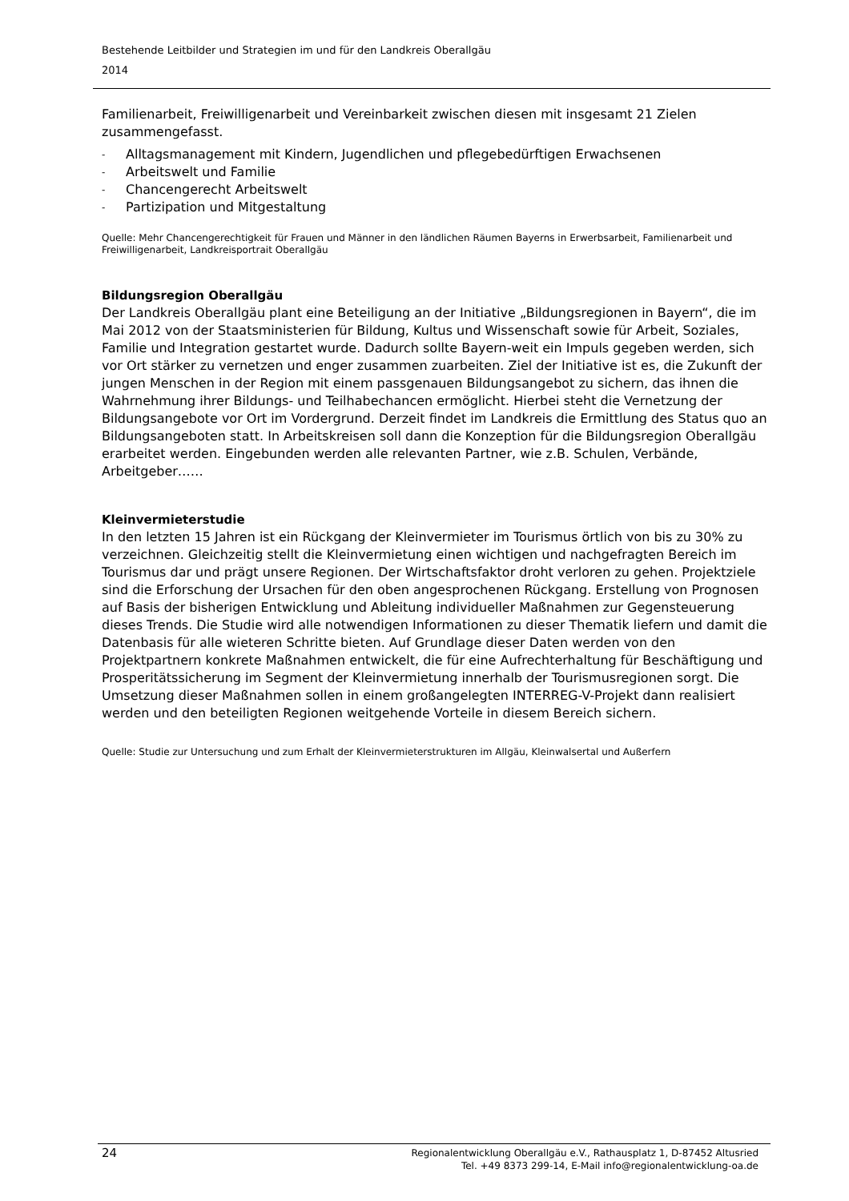Bestehende Leitbilder und Strategien im und für den Landkreis Oberallgäu
2014
Familienarbeit, Freiwilligenarbeit und Vereinbarkeit zwischen diesen mit insgesamt 21 Zielen zusammengefasst.
- Alltagsmanagement mit Kindern, Jugendlichen und pflegebedürftigen Erwachsenen
- Arbeitswelt und Familie
- Chancengerecht Arbeitswelt
- Partizipation und Mitgestaltung
Quelle: Mehr Chancengerechtigkeit für Frauen und Männer in den ländlichen Räumen Bayerns in Erwerbsarbeit, Familienarbeit und Freiwilligenarbeit, Landkreisportrait Oberallgäu
Bildungsregion Oberallgäu
Der Landkreis Oberallgäu plant eine Beteiligung an der Initiative „Bildungsregionen in Bayern“, die im Mai 2012 von der Staatsministerien für Bildung, Kultus und Wissenschaft sowie für Arbeit, Soziales, Familie und Integration gestartet wurde. Dadurch sollte Bayern-weit ein Impuls gegeben werden, sich vor Ort stärker zu vernetzen und enger zusammen zuarbeiten. Ziel der Initiative ist es, die Zukunft der jungen Menschen in der Region mit einem passgenauen Bildungsangebot zu sichern, das ihnen die Wahrnehmung ihrer Bildungs- und Teilhabechancen ermöglicht. Hierbei steht die Vernetzung der Bildungsangebote vor Ort im Vordergrund. Derzeit findet im Landkreis die Ermittlung des Status quo an Bildungsangeboten statt. In Arbeitskreisen soll dann die Konzeption für die Bildungsregion Oberallgäu erarbeitet werden. Eingebunden werden alle relevanten Partner, wie z.B. Schulen, Verbände, Arbeitgeber……
Kleinvermieterstudie
In den letzten 15 Jahren ist ein Rückgang der Kleinvermieter im Tourismus örtlich von bis zu 30% zu verzeichnen. Gleichzeitig stellt die Kleinvermietung einen wichtigen und nachgefragten Bereich im Tourismus dar und prägt unsere Regionen. Der Wirtschaftsfaktor droht verloren zu gehen. Projektziele sind die Erforschung der Ursachen für den oben angesprochenen Rückgang. Erstellung von Prognosen auf Basis der bisherigen Entwicklung und Ableitung individueller Maßnahmen zur Gegensteuerung dieses Trends. Die Studie wird alle notwendigen Informationen zu dieser Thematik liefern und damit die Datenbasis für alle wieteren Schritte bieten. Auf Grundlage dieser Daten werden von den Projektpartnern konkrete Maßnahmen entwickelt, die für eine Aufrechterhaltung für Beschäftigung und Prosperitätssicherung im Segment der Kleinvermietung innerhalb der Tourismusregionen sorgt. Die Umsetzung dieser Maßnahmen sollen in einem großangelegten INTERREG-V-Projekt dann realisiert werden und den beteiligten Regionen weitgehende Vorteile in diesem Bereich sichern.
Quelle: Studie zur Untersuchung und zum Erhalt der Kleinvermieterstrukturen im Allgäu, Kleinwalsertal und Außerfern
24
Regionalentwicklung Oberallgäu e.V., Rathausplatz 1, D-87452 Altusried
Tel. +49 8373 299-14, E-Mail info@regionalentwicklung-oa.de